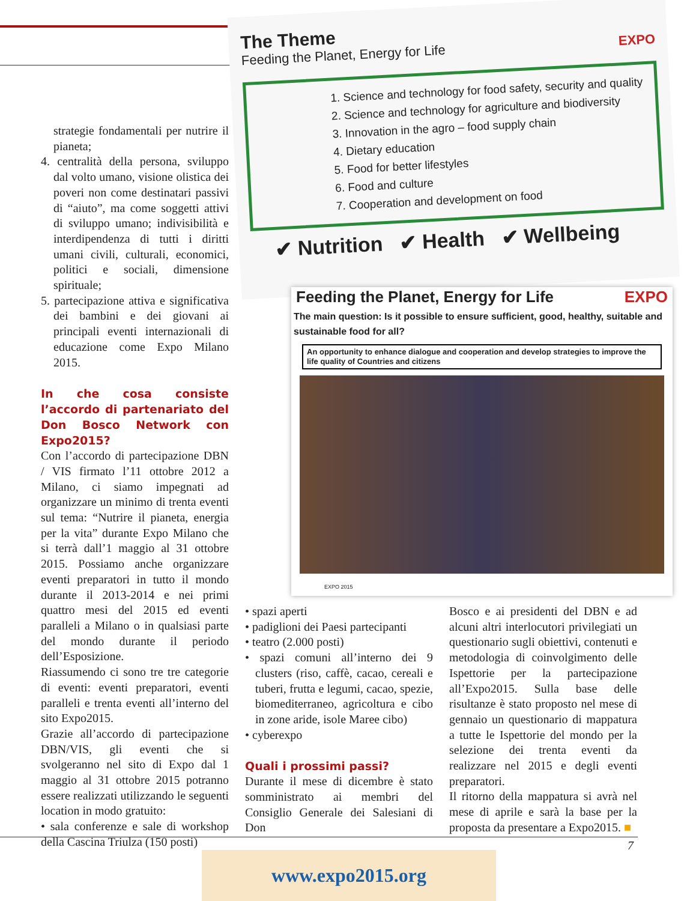The Theme
Feeding the Planet, Energy for Life EXPO
1. Science and technology for food safety, security and quality
2. Science and technology for agriculture and biodiversity
3. Innovation in the agro – food supply chain
4. Dietary education
5. Food for better lifestyles
6. Food and culture
7. Cooperation and development on food
✔ Nutrition ✔ Health ✔ Wellbeing
Feeding the Planet, Energy for Life EXPO
The main question: Is it possible to ensure sufficient, good, healthy, suitable and sustainable food for all?
An opportunity to enhance dialogue and cooperation and develop strategies to improve the life quality of Countries and citizens
EXPO 2015
strategie fondamentali per nutrire il pianeta;
4. centralità della persona, sviluppo dal volto umano, visione olistica dei poveri non come destinatari passivi di “aiuto”, ma come soggetti attivi di sviluppo umano; indivisibilità e interdipendenza di tutti i diritti umani civili, culturali, economici, politici e sociali, dimensione spirituale;
5. partecipazione attiva e significativa dei bambini e dei giovani ai principali eventi internazionali di educazione come Expo Milano 2015.
In che cosa consiste l’accordo di partenariato del Don Bosco Network con Expo2015?
Con l’accordo di partecipazione DBN / VIS firmato l’11 ottobre 2012 a Milano, ci siamo impegnati ad organizzare un minimo di trenta eventi sul tema: “Nutrire il pianeta, energia per la vita” durante Expo Milano che si terrà dall’1 maggio al 31 ottobre 2015. Possiamo anche organizzare eventi preparatori in tutto il mondo durante il 2013-2014 e nei primi quattro mesi del 2015 ed eventi paralleli a Milano o in qualsiasi parte del mondo durante il periodo dell’Esposizione.
Riassumendo ci sono tre tre categorie di eventi: eventi preparatori, eventi paralleli e trenta eventi all’interno del sito Expo2015.
Grazie all’accordo di partecipazione DBN/VIS, gli eventi che si svolgeranno nel sito di Expo dal 1 maggio al 31 ottobre 2015 potranno essere realizzati utilizzando le seguenti location in modo gratuito:
• sala conferenze e sale di workshop della Cascina Triulza (150 posti)
• spazi aperti
• padiglioni dei Paesi partecipanti
• teatro (2.000 posti)
• spazi comuni all’interno dei 9 clusters (riso, caffè, cacao, cereali e tuberi, frutta e legumi, cacao, spezie, biomediterraneo, agricoltura e cibo in zone aride, isole Maree cibo)
• cyberexpo
Quali i prossimi passi?
Durante il mese di dicembre è stato somministrato ai membri del Consiglio Generale dei Salesiani di Don
Bosco e ai presidenti del DBN e ad alcuni altri interlocutori privilegiati un questionario sugli obiettivi, contenuti e metodologia di coinvolgimento delle Ispettorie per la partecipazione all’Expo2015. Sulla base delle risultanze è stato proposto nel mese di gennaio un questionario di mappatura a tutte le Ispettorie del mondo per la selezione dei trenta eventi da realizzare nel 2015 e degli eventi preparatori.
Il ritorno della mappatura si avrà nel mese di aprile e sarà la base per la proposta da presentare a Expo2015. ■
7
www.expo2015.org